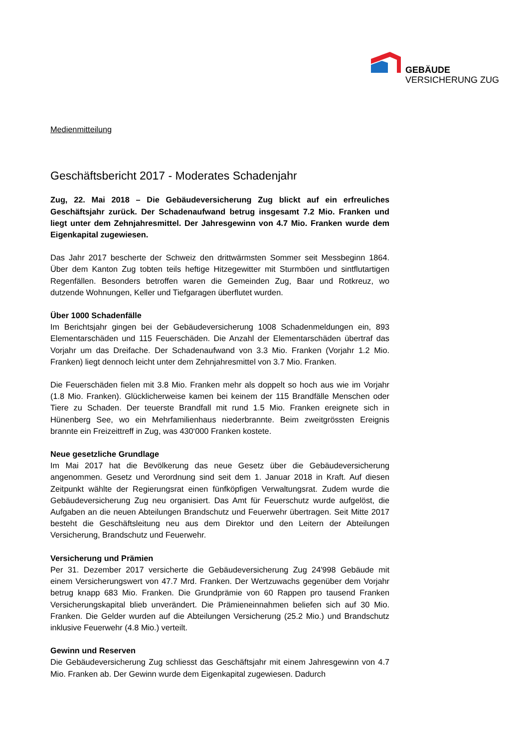GEBÄUDE
VERSICHERUNG ZUG
Medienmitteilung
Geschäftsbericht 2017 - Moderates Schadenjahr
Zug, 22. Mai 2018 – Die Gebäudeversicherung Zug blickt auf ein erfreuliches Geschäftsjahr zurück. Der Schadenaufwand betrug insgesamt 7.2 Mio. Franken und liegt unter dem Zehnjahresmittel. Der Jahresgewinn von 4.7 Mio. Franken wurde dem Eigenkapital zugewiesen.
Das Jahr 2017 bescherte der Schweiz den drittwärmsten Sommer seit Messbeginn 1864. Über dem Kanton Zug tobten teils heftige Hitzegewitter mit Sturmböen und sintflutartigen Regenfällen. Besonders betroffen waren die Gemeinden Zug, Baar und Rotkreuz, wo dutzende Wohnungen, Keller und Tiefgaragen überflutet wurden.
Über 1000 Schadenfälle
Im Berichtsjahr gingen bei der Gebäudeversicherung 1008 Schadenmeldungen ein, 893 Elementarschäden und 115 Feuerschäden. Die Anzahl der Elementarschäden übertraf das Vorjahr um das Dreifache. Der Schadenaufwand von 3.3 Mio. Franken (Vorjahr 1.2 Mio. Franken) liegt dennoch leicht unter dem Zehnjahresmittel von 3.7 Mio. Franken.
Die Feuerschäden fielen mit 3.8 Mio. Franken mehr als doppelt so hoch aus wie im Vorjahr (1.8 Mio. Franken). Glücklicherweise kamen bei keinem der 115 Brandfälle Menschen oder Tiere zu Schaden. Der teuerste Brandfall mit rund 1.5 Mio. Franken ereignete sich in Hünenberg See, wo ein Mehrfamilienhaus niederbrannte. Beim zweitgrössten Ereignis brannte ein Freizeittreff in Zug, was 430‘000 Franken kostete.
Neue gesetzliche Grundlage
Im Mai 2017 hat die Bevölkerung das neue Gesetz über die Gebäudeversicherung angenommen. Gesetz und Verordnung sind seit dem 1. Januar 2018 in Kraft. Auf diesen Zeitpunkt wählte der Regierungsrat einen fünfköpfigen Verwaltungsrat. Zudem wurde die Gebäudeversicherung Zug neu organisiert. Das Amt für Feuerschutz wurde aufgelöst, die Aufgaben an die neuen Abteilungen Brandschutz und Feuerwehr übertragen. Seit Mitte 2017 besteht die Geschäftsleitung neu aus dem Direktor und den Leitern der Abteilungen Versicherung, Brandschutz und Feuerwehr.
Versicherung und Prämien
Per 31. Dezember 2017 versicherte die Gebäudeversicherung Zug 24'998 Gebäude mit einem Versicherungswert von 47.7 Mrd. Franken. Der Wertzuwachs gegenüber dem Vorjahr betrug knapp 683 Mio. Franken. Die Grundprämie von 60 Rappen pro tausend Franken Versicherungskapital blieb unverändert. Die Prämieneinnahmen beliefen sich auf 30 Mio. Franken. Die Gelder wurden auf die Abteilungen Versicherung (25.2 Mio.) und Brandschutz inklusive Feuerwehr (4.8 Mio.) verteilt.
Gewinn und Reserven
Die Gebäudeversicherung Zug schliesst das Geschäftsjahr mit einem Jahresgewinn von 4.7 Mio. Franken ab. Der Gewinn wurde dem Eigenkapital zugewiesen. Dadurch